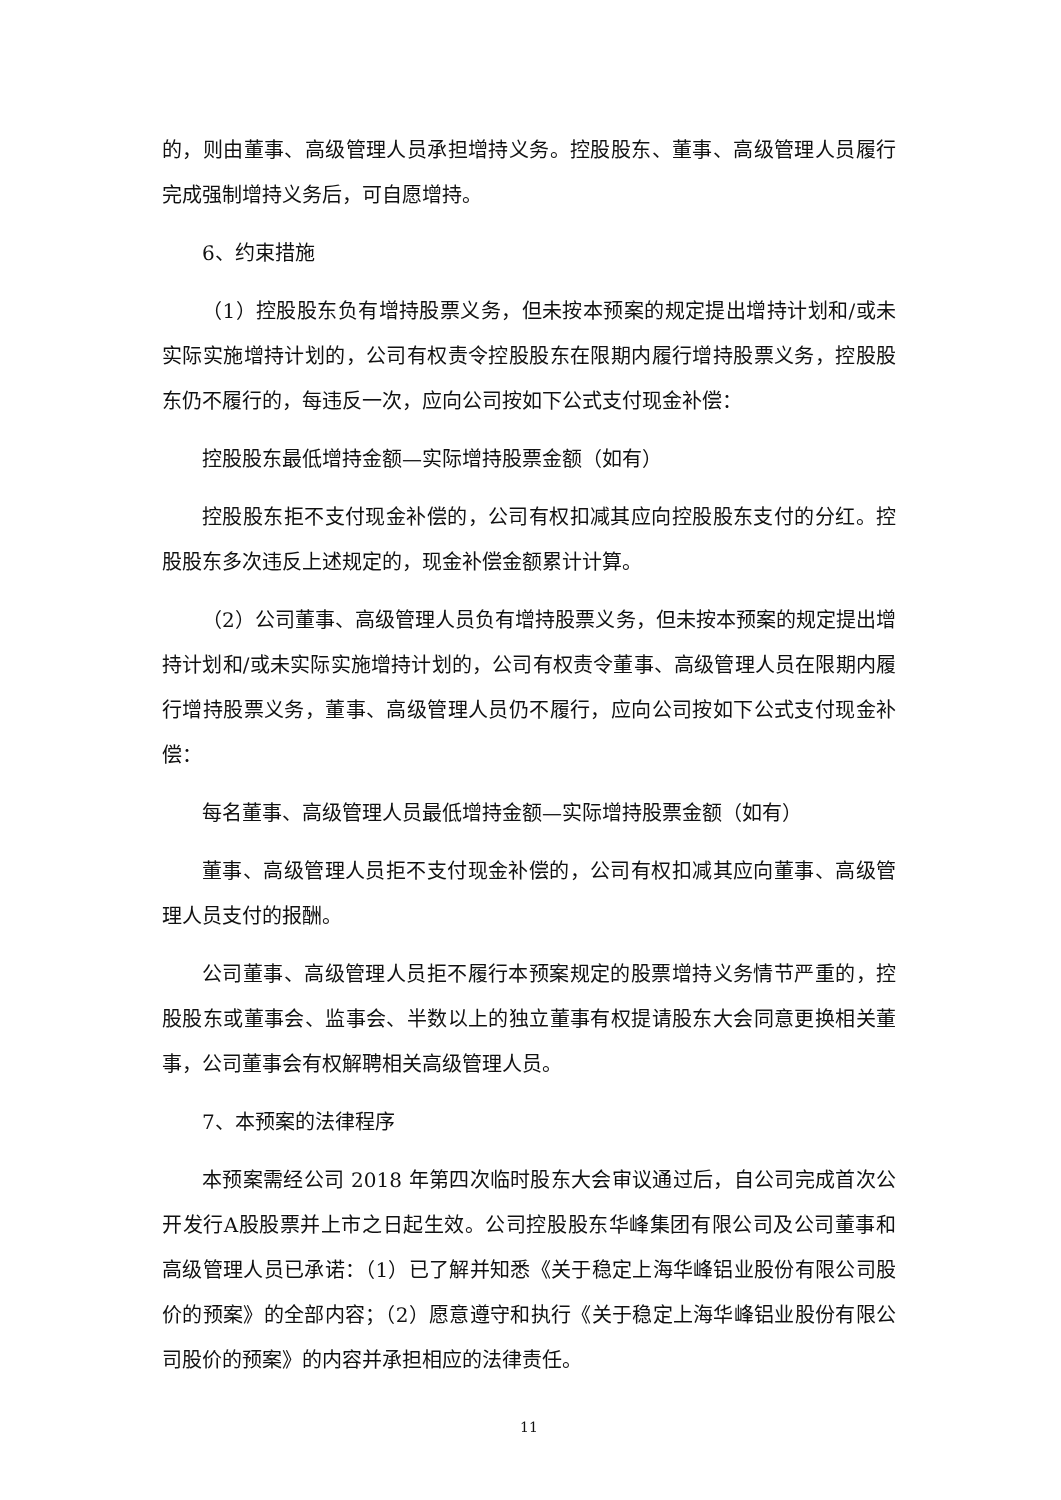的，则由董事、高级管理人员承担增持义务。控股股东、董事、高级管理人员履行完成强制增持义务后，可自愿增持。
6、约束措施
（1）控股股东负有增持股票义务，但未按本预案的规定提出增持计划和/或未实际实施增持计划的，公司有权责令控股股东在限期内履行增持股票义务，控股股东仍不履行的，每违反一次，应向公司按如下公式支付现金补偿：
控股股东最低增持金额—实际增持股票金额（如有）
控股股东拒不支付现金补偿的，公司有权扣减其应向控股股东支付的分红。控股股东多次违反上述规定的，现金补偿金额累计计算。
（2）公司董事、高级管理人员负有增持股票义务，但未按本预案的规定提出增持计划和/或未实际实施增持计划的，公司有权责令董事、高级管理人员在限期内履行增持股票义务，董事、高级管理人员仍不履行，应向公司按如下公式支付现金补偿：
每名董事、高级管理人员最低增持金额—实际增持股票金额（如有）
董事、高级管理人员拒不支付现金补偿的，公司有权扣减其应向董事、高级管理人员支付的报酬。
公司董事、高级管理人员拒不履行本预案规定的股票增持义务情节严重的，控股股东或董事会、监事会、半数以上的独立董事有权提请股东大会同意更换相关董事，公司董事会有权解聘相关高级管理人员。
7、本预案的法律程序
本预案需经公司 2018 年第四次临时股东大会审议通过后，自公司完成首次公开发行A股股票并上市之日起生效。公司控股股东华峰集团有限公司及公司董事和高级管理人员已承诺：（1）已了解并知悉《关于稳定上海华峰铝业股份有限公司股价的预案》的全部内容；（2）愿意遵守和执行《关于稳定上海华峰铝业股份有限公司股价的预案》的内容并承担相应的法律责任。
11